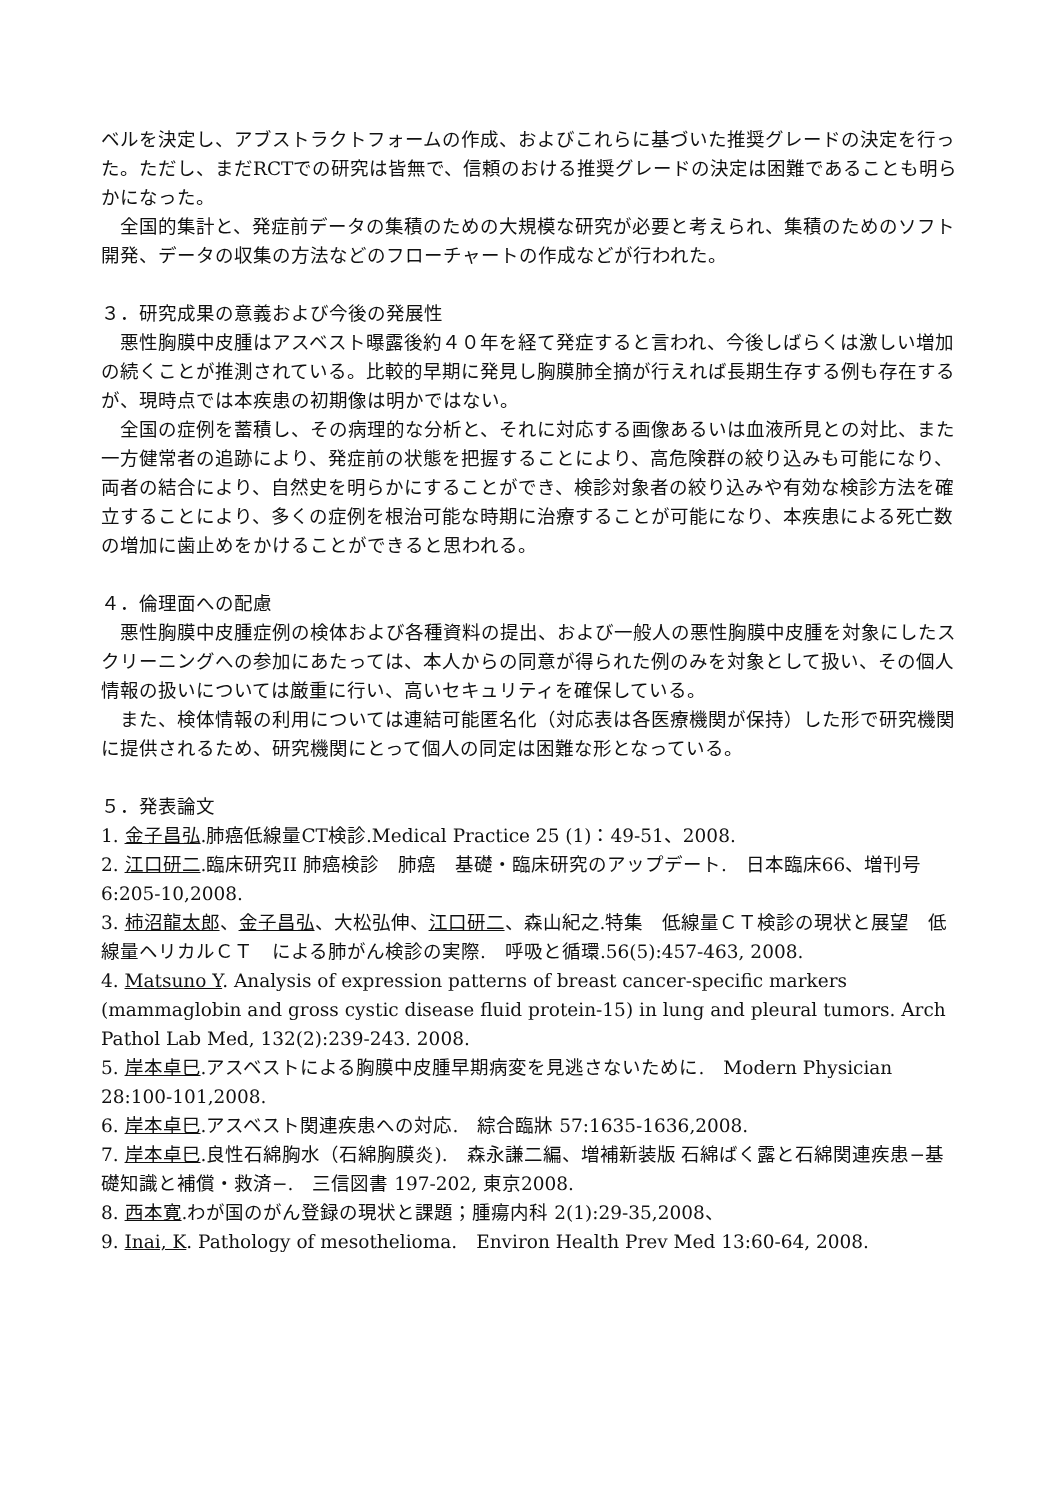ベルを決定し、アブストラクトフォームの作成、およびこれらに基づいた推奨グレードの決定を行った。ただし、まだRCTでの研究は皆無で、信頼のおける推奨グレードの決定は困難であることも明らかになった。
　全国的集計と、発症前データの集積のための大規模な研究が必要と考えられ、集積のためのソフト開発、データの収集の方法などのフローチャートの作成などが行われた。
３．研究成果の意義および今後の発展性
　悪性胸膜中皮腫はアスベスト曝露後約４０年を経て発症すると言われ、今後しばらくは激しい増加の続くことが推測されている。比較的早期に発見し胸膜肺全摘が行えれば長期生存する例も存在するが、現時点では本疾患の初期像は明かではない。
　全国の症例を蓄積し、その病理的な分析と、それに対応する画像あるいは血液所見との対比、また一方健常者の追跡により、発症前の状態を把握することにより、高危険群の絞り込みも可能になり、両者の結合により、自然史を明らかにすることができ、検診対象者の絞り込みや有効な検診方法を確立することにより、多くの症例を根治可能な時期に治療することが可能になり、本疾患による死亡数の増加に歯止めをかけることができると思われる。
４．倫理面への配慮
　悪性胸膜中皮腫症例の検体および各種資料の提出、および一般人の悪性胸膜中皮腫を対象にしたスクリーニングへの参加にあたっては、本人からの同意が得られた例のみを対象として扱い、その個人情報の扱いについては厳重に行い、高いセキュリティを確保している。
　また、検体情報の利用については連結可能匿名化（対応表は各医療機関が保持）した形で研究機関に提供されるため、研究機関にとって個人の同定は困難な形となっている。
５．発表論文
1. 金子昌弘.肺癌低線量CT検診.Medical Practice 25 (1)：49-51、2008.
2. 江口研二.臨床研究II 肺癌検診　肺癌　基礎・臨床研究のアップデート.　日本臨床66、増刊号6:205-10,2008.
3. 柿沼龍太郎、金子昌弘、大松弘伸、江口研二、森山紀之.特集　低線量ＣＴ検診の現状と展望　低線量ヘリカルＣＴ　による肺がん検診の実際.　呼吸と循環.56(5):457-463, 2008.
4. Matsuno Y. Analysis of expression patterns of breast cancer-specific markers (mammaglobin and gross cystic disease fluid protein-15) in lung and pleural tumors. Arch Pathol Lab Med, 132(2):239-243. 2008.
5. 岸本卓巳.アスベストによる胸膜中皮腫早期病変を見逃さないために.　Modern Physician 28:100-101,2008.
6. 岸本卓巳.アスベスト関連疾患への対応.　綜合臨牀 57:1635-1636,2008.
7. 岸本卓巳.良性石綿胸水（石綿胸膜炎).　森永謙二編、増補新装版 石綿ばく露と石綿関連疾患−基礎知識と補償・救済−.　三信図書 197-202, 東京2008.
8. 西本寛.わが国のがん登録の現状と課題；腫瘍内科 2(1):29-35,2008、
9. Inai, K. Pathology of mesothelioma.　Environ Health Prev Med 13:60-64, 2008.